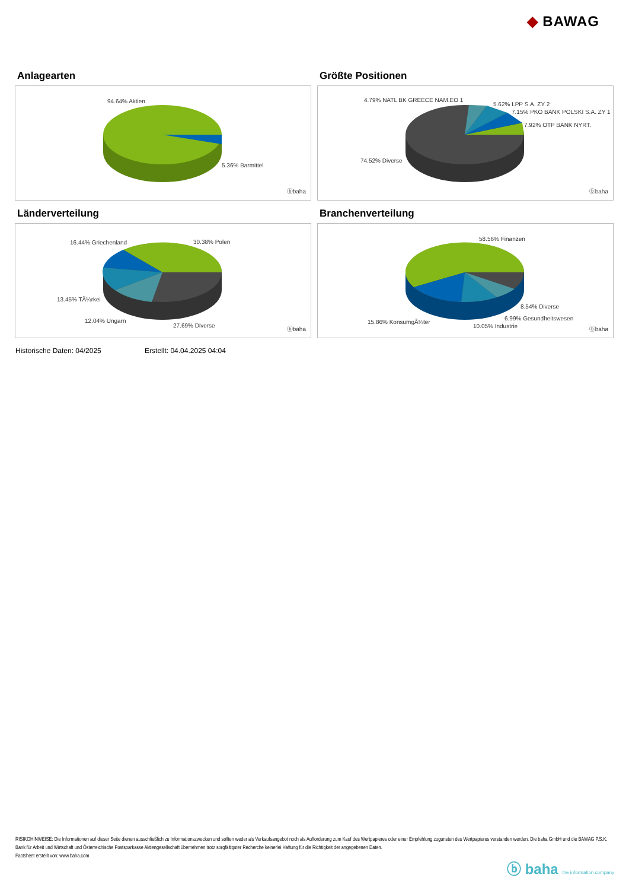◆ BAWAG
Anlagearten
94.64% Aktien
5.36% Barmittel
ⓑbaha
Größte Positionen
4.79% NATL BK GREECE NAM.EO 1
5.62% LPP S.A. ZY 2
7.15% PKO BANK POLSKI S.A. ZY 1
7.92% OTP BANK NYRT.
74.52% Diverse
ⓑbaha
Länderverteilung
16.44% Griechenland 30.38% Polen
13.45% TÃ¼rkei
12.04% Ungarn
27.69% Diverse
ⓑbaha
Branchenverteilung
58.56% Finanzen
8.54% Diverse
6.99% Gesundheitswesen
15.86% KonsumgÃ¼ter
10.05% Industrie ⓑbaha
Historische Daten: 04/2025 Erstellt: 04.04.2025 04:04
RISIKOHINWEISE: Die Informationen auf dieser Seite dienen ausschließlich zu Informationszwecken und sollten weder als Verkaufsangebot noch als Aufforderung zum Kauf des Wertpapieres oder einer Empfehlung zugunsten des Wertpapieres verstanden werden. Die baha GmbH und die BAWAG P.S.K. Bank für Arbeit und Wirtschaft und Österreichische Postsparkasse Aktiengesellschaft übernehmen trotz sorgfältigster Recherche keinerlei Haftung für die Richtigkeit der angegebenen Daten.
Factsheet erstellt von: www.baha.com
ⓑ baha the information company